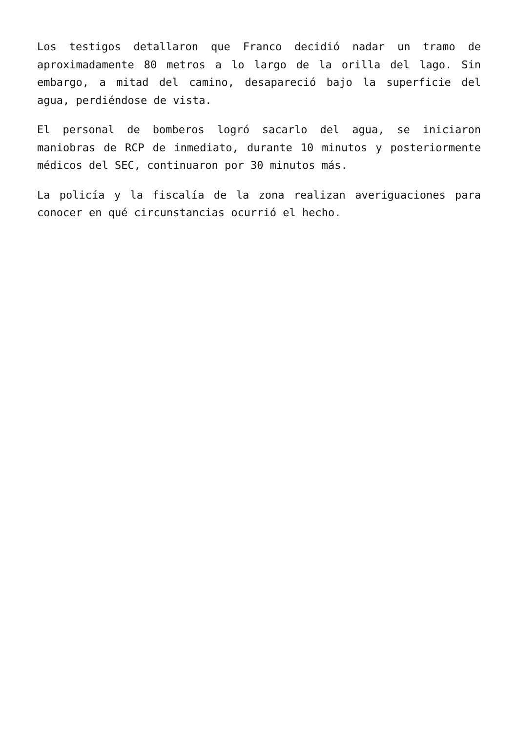Los testigos detallaron que Franco decidió nadar un tramo de aproximadamente 80 metros a lo largo de la orilla del lago. Sin embargo, a mitad del camino, desapareció bajo la superficie del agua, perdiéndose de vista.
El personal de bomberos logró sacarlo del agua, se iniciaron maniobras de RCP de inmediato, durante 10 minutos y posteriormente médicos del SEC, continuaron por 30 minutos más.
La policía y la fiscalía de la zona realizan averiguaciones para conocer en qué circunstancias ocurrió el hecho.